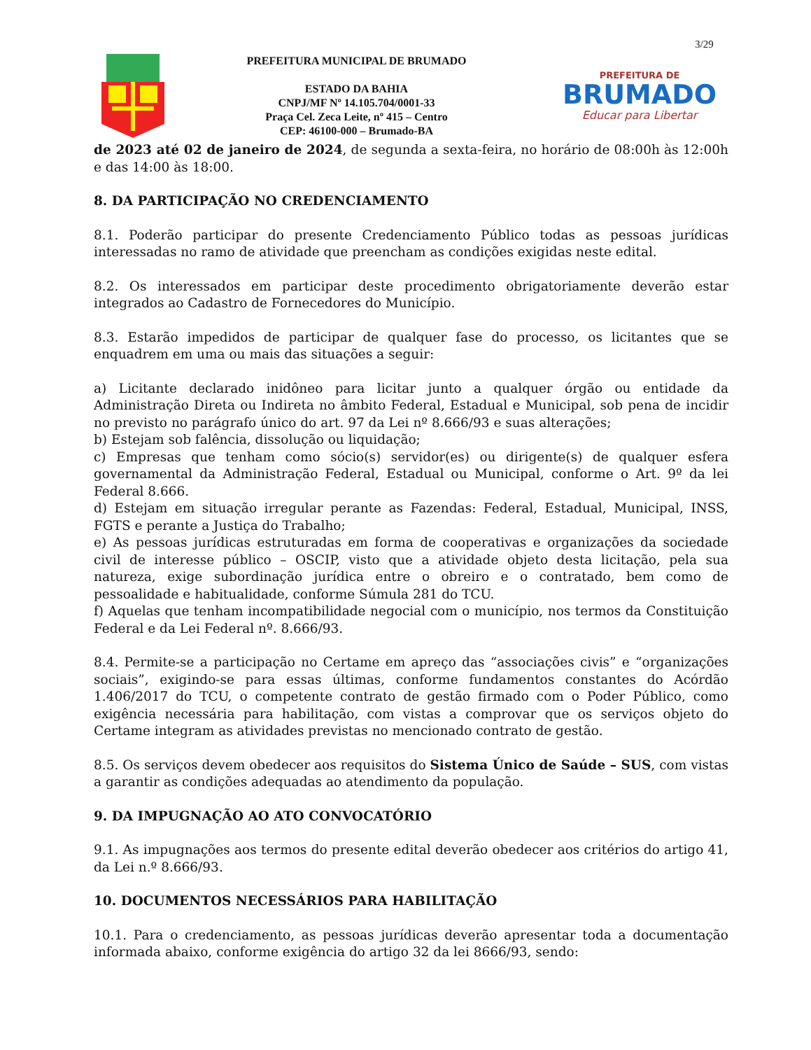3/29
PREFEITURA MUNICIPAL DE BRUMADO
ESTADO DA BAHIA
CNPJ/MF Nº 14.105.704/0001-33
Praça Cel. Zeca Leite, nº 415 – Centro
CEP: 46100-000 – Brumado-BA
PREFEITURA DE
BRUMADO
Educar para Libertar
de 2023 até 02 de janeiro de 2024, de segunda a sexta-feira, no horário de 08:00h às 12:00h e das 14:00 às 18:00.
8. DA PARTICIPAÇÃO NO CREDENCIAMENTO
8.1. Poderão participar do presente Credenciamento Público todas as pessoas jurídicas interessadas no ramo de atividade que preencham as condições exigidas neste edital.
8.2. Os interessados em participar deste procedimento obrigatoriamente deverão estar integrados ao Cadastro de Fornecedores do Município.
8.3. Estarão impedidos de participar de qualquer fase do processo, os licitantes que se enquadrem em uma ou mais das situações a seguir:
a) Licitante declarado inidôneo para licitar junto a qualquer órgão ou entidade da Administração Direta ou Indireta no âmbito Federal, Estadual e Municipal, sob pena de incidir no previsto no parágrafo único do art. 97 da Lei nº 8.666/93 e suas alterações;
b) Estejam sob falência, dissolução ou liquidação;
c) Empresas que tenham como sócio(s) servidor(es) ou dirigente(s) de qualquer esfera governamental da Administração Federal, Estadual ou Municipal, conforme o Art. 9º da lei Federal 8.666.
d) Estejam em situação irregular perante as Fazendas: Federal, Estadual, Municipal, INSS, FGTS e perante a Justiça do Trabalho;
e) As pessoas jurídicas estruturadas em forma de cooperativas e organizações da sociedade civil de interesse público – OSCIP, visto que a atividade objeto desta licitação, pela sua natureza, exige subordinação jurídica entre o obreiro e o contratado, bem como de pessoalidade e habitualidade, conforme Súmula 281 do TCU.
f) Aquelas que tenham incompatibilidade negocial com o município, nos termos da Constituição Federal e da Lei Federal nº. 8.666/93.
8.4. Permite-se a participação no Certame em apreço das “associações civis” e “organizações sociais”, exigindo-se para essas últimas, conforme fundamentos constantes do Acórdão 1.406/2017 do TCU, o competente contrato de gestão firmado com o Poder Público, como exigência necessária para habilitação, com vistas a comprovar que os serviços objeto do Certame integram as atividades previstas no mencionado contrato de gestão.
8.5. Os serviços devem obedecer aos requisitos do Sistema Único de Saúde – SUS, com vistas a garantir as condições adequadas ao atendimento da população.
9. DA IMPUGNAÇÃO AO ATO CONVOCATÓRIO
9.1. As impugnações aos termos do presente edital deverão obedecer aos critérios do artigo 41, da Lei n.º 8.666/93.
10. DOCUMENTOS NECESSÁRIOS PARA HABILITAÇÃO
10.1. Para o credenciamento, as pessoas jurídicas deverão apresentar toda a documentação informada abaixo, conforme exigência do artigo 32 da lei 8666/93, sendo: